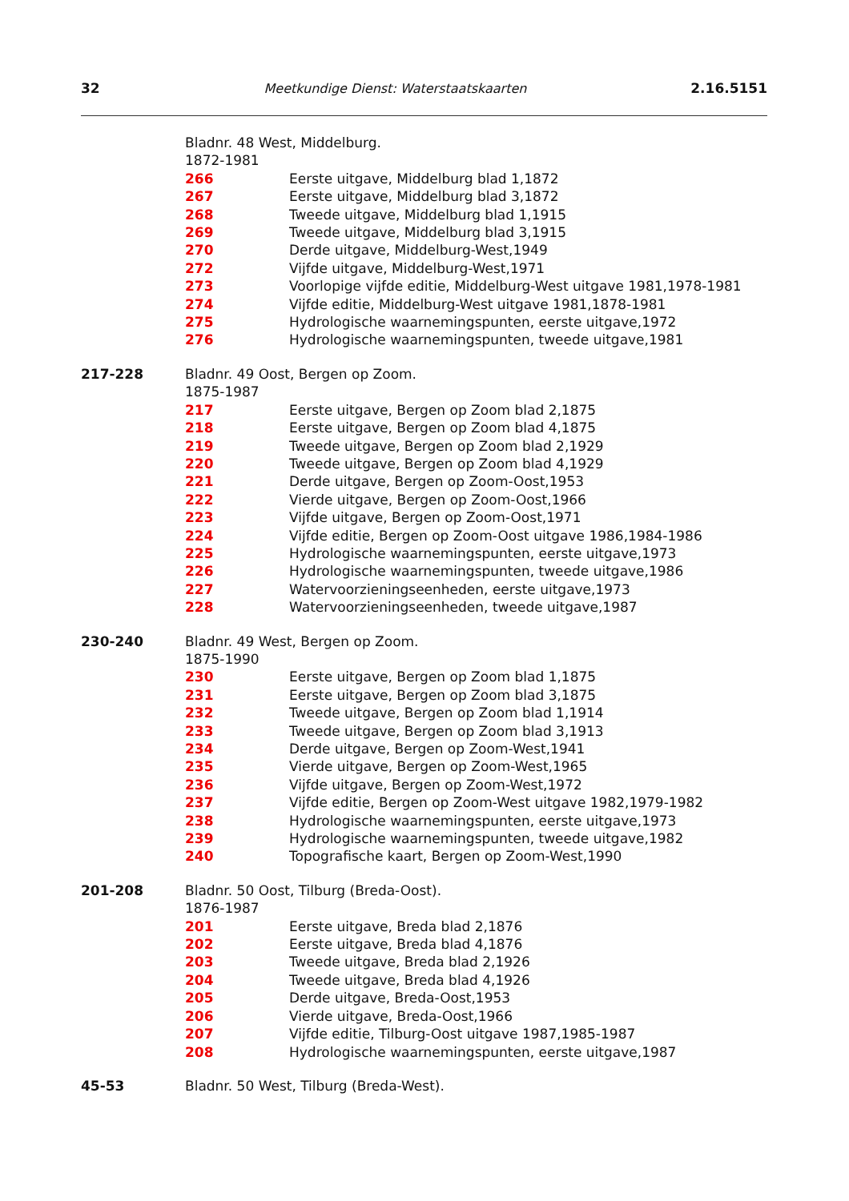32 Meetkundige Dienst: Waterstaatskaarten 2.16.5151
| | Bladnr. 48 West, Middelburg. | |
| | 1872-1981 | |
| | 266 | Eerste uitgave, Middelburg blad 1,1872 |
| | 267 | Eerste uitgave, Middelburg blad 3,1872 |
| | 268 | Tweede uitgave, Middelburg blad 1,1915 |
| | 269 | Tweede uitgave, Middelburg blad 3,1915 |
| | 270 | Derde uitgave, Middelburg-West,1949 |
| | 272 | Vijfde uitgave, Middelburg-West,1971 |
| | 273 | Voorlopige vijfde editie, Middelburg-West uitgave 1981,1978-1981 |
| | 274 | Vijfde editie, Middelburg-West uitgave 1981,1878-1981 |
| | 275 | Hydrologische waarnemingspunten, eerste uitgave,1972 |
| | 276 | Hydrologische waarnemingspunten, tweede uitgave,1981 |
| 217-228 | Bladnr. 49 Oost, Bergen op Zoom. | |
| | 1875-1987 | |
| | 217 | Eerste uitgave, Bergen op Zoom blad 2,1875 |
| | 218 | Eerste uitgave, Bergen op Zoom blad 4,1875 |
| | 219 | Tweede uitgave, Bergen op Zoom blad 2,1929 |
| | 220 | Tweede uitgave, Bergen op Zoom blad 4,1929 |
| | 221 | Derde uitgave, Bergen op Zoom-Oost,1953 |
| | 222 | Vierde uitgave, Bergen op Zoom-Oost,1966 |
| | 223 | Vijfde uitgave, Bergen op Zoom-Oost,1971 |
| | 224 | Vijfde editie, Bergen op Zoom-Oost uitgave 1986,1984-1986 |
| | 225 | Hydrologische waarnemingspunten, eerste uitgave,1973 |
| | 226 | Hydrologische waarnemingspunten, tweede uitgave,1986 |
| | 227 | Watervoorzieningseenheden, eerste uitgave,1973 |
| | 228 | Watervoorzieningseenheden, tweede uitgave,1987 |
| 230-240 | Bladnr. 49 West, Bergen op Zoom. | |
| | 1875-1990 | |
| | 230 | Eerste uitgave, Bergen op Zoom blad 1,1875 |
| | 231 | Eerste uitgave, Bergen op Zoom blad 3,1875 |
| | 232 | Tweede uitgave, Bergen op Zoom blad 1,1914 |
| | 233 | Tweede uitgave, Bergen op Zoom blad 3,1913 |
| | 234 | Derde uitgave, Bergen op Zoom-West,1941 |
| | 235 | Vierde uitgave, Bergen op Zoom-West,1965 |
| | 236 | Vijfde uitgave, Bergen op Zoom-West,1972 |
| | 237 | Vijfde editie, Bergen op Zoom-West uitgave 1982,1979-1982 |
| | 238 | Hydrologische waarnemingspunten, eerste uitgave,1973 |
| | 239 | Hydrologische waarnemingspunten, tweede uitgave,1982 |
| | 240 | Topografische kaart, Bergen op Zoom-West,1990 |
| 201-208 | Bladnr. 50 Oost, Tilburg (Breda-Oost). | |
| | 1876-1987 | |
| | 201 | Eerste uitgave, Breda blad 2,1876 |
| | 202 | Eerste uitgave, Breda blad 4,1876 |
| | 203 | Tweede uitgave, Breda blad 2,1926 |
| | 204 | Tweede uitgave, Breda blad 4,1926 |
| | 205 | Derde uitgave, Breda-Oost,1953 |
| | 206 | Vierde uitgave, Breda-Oost,1966 |
| | 207 | Vijfde editie, Tilburg-Oost uitgave 1987,1985-1987 |
| | 208 | Hydrologische waarnemingspunten, eerste uitgave,1987 |
| 45-53 | Bladnr. 50 West, Tilburg (Breda-West). | |